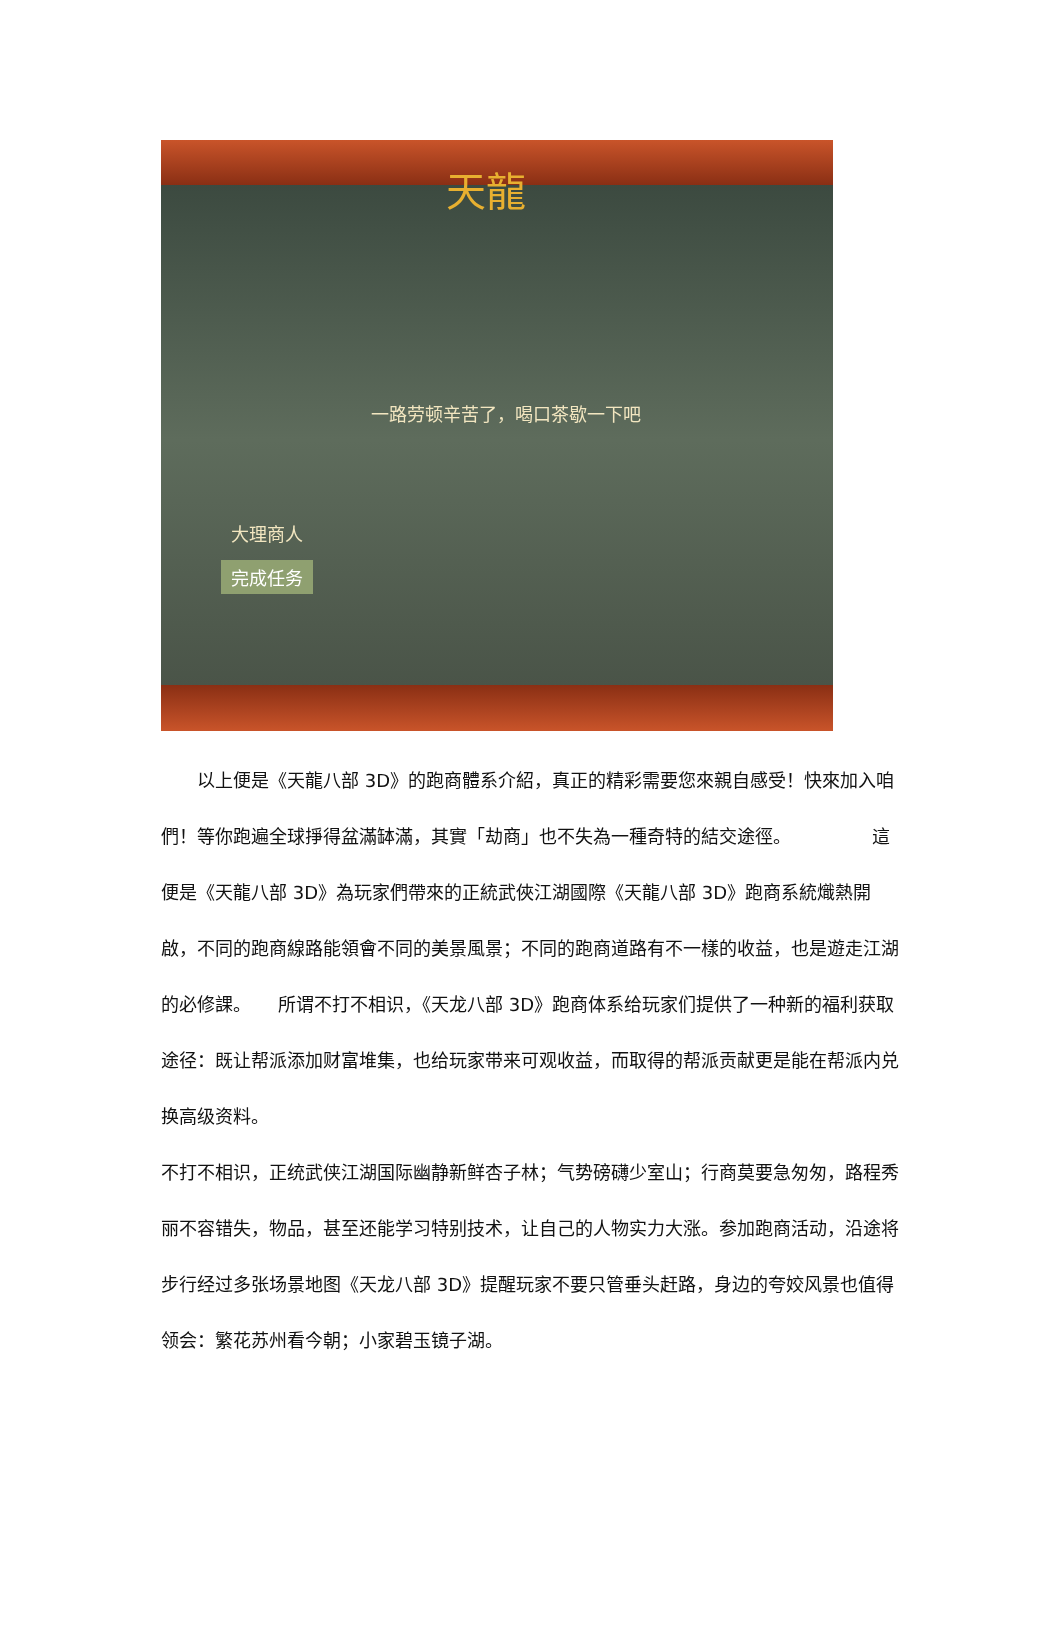天龍
一路劳顿辛苦了，喝口茶歇一下吧
大理商人
完成任务
　　以上便是《天龍八部 3D》的跑商體系介紹，真正的精彩需要您來親自感受！快來加入咱們！等你跑遍全球掙得盆滿缽滿，其實「劫商」也不失為一種奇特的結交途徑。　　　　　這便是《天龍八部 3D》為玩家們帶來的正統武俠江湖國際《天龍八部 3D》跑商系統熾熱開啟，不同的跑商線路能領會不同的美景風景；不同的跑商道路有不一樣的收益，也是遊走江湖的必修課。　　所谓不打不相识，《天龙八部 3D》跑商体系给玩家们提供了一种新的福利获取途径：既让帮派添加财富堆集，也给玩家带来可观收益，而取得的帮派贡献更是能在帮派内兑换高级资料。
不打不相识，正统武侠江湖国际幽静新鲜杏子林；气势磅礴少室山；行商莫要急匆匆，路程秀丽不容错失，物品，甚至还能学习特别技术，让自己的人物实力大涨。参加跑商活动，沿途将步行经过多张场景地图《天龙八部 3D》提醒玩家不要只管垂头赶路，身边的夸姣风景也值得领会：繁花苏州看今朝；小家碧玉镜子湖。